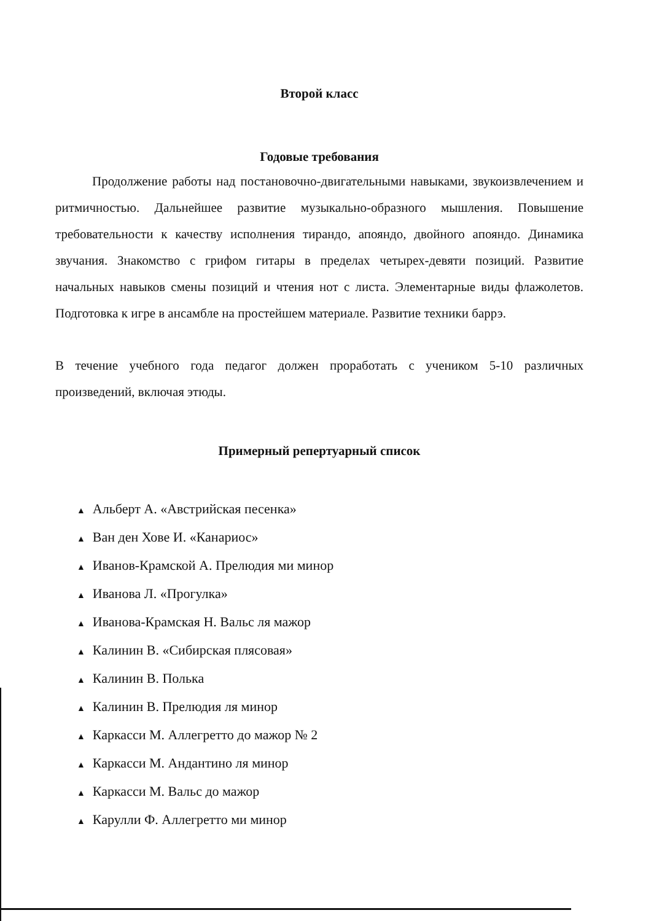Второй класс
Годовые требования
Продолжение работы над постановочно-двигательными навыками, звукоизвлечением и ритмичностью. Дальнейшее развитие музыкально-образного мышления. Повышение требовательности к качеству исполнения тирандо, апояндо, двойного апояндо. Динамика звучания. Знакомство с грифом гитары в пределах четырех-девяти позиций. Развитие начальных навыков смены позиций и чтения нот с листа. Элементарные виды флажолетов. Подготовка к игре в ансамбле на простейшем материале. Развитие техники баррэ.
В течение учебного года педагог должен проработать с учеником 5-10 различных произведений, включая этюды.
Примерный репертуарный список
▲ Альберт А. «Австрийская песенка»
▲ Ван ден Хове И. «Канариос»
▲ Иванов-Крамской А. Прелюдия ми минор
▲ Иванова Л. «Прогулка»
▲ Иванова-Крамская Н. Вальс ля мажор
▲ Калинин В. «Сибирская плясовая»
▲ Калинин В. Полька
▲ Калинин В. Прелюдия ля минор
▲ Каркасси М. Аллегретто до мажор № 2
▲ Каркасси М. Андантино ля минор
▲ Каркасси М. Вальс до мажор
▲ Карулли Ф. Аллегретто ми минор